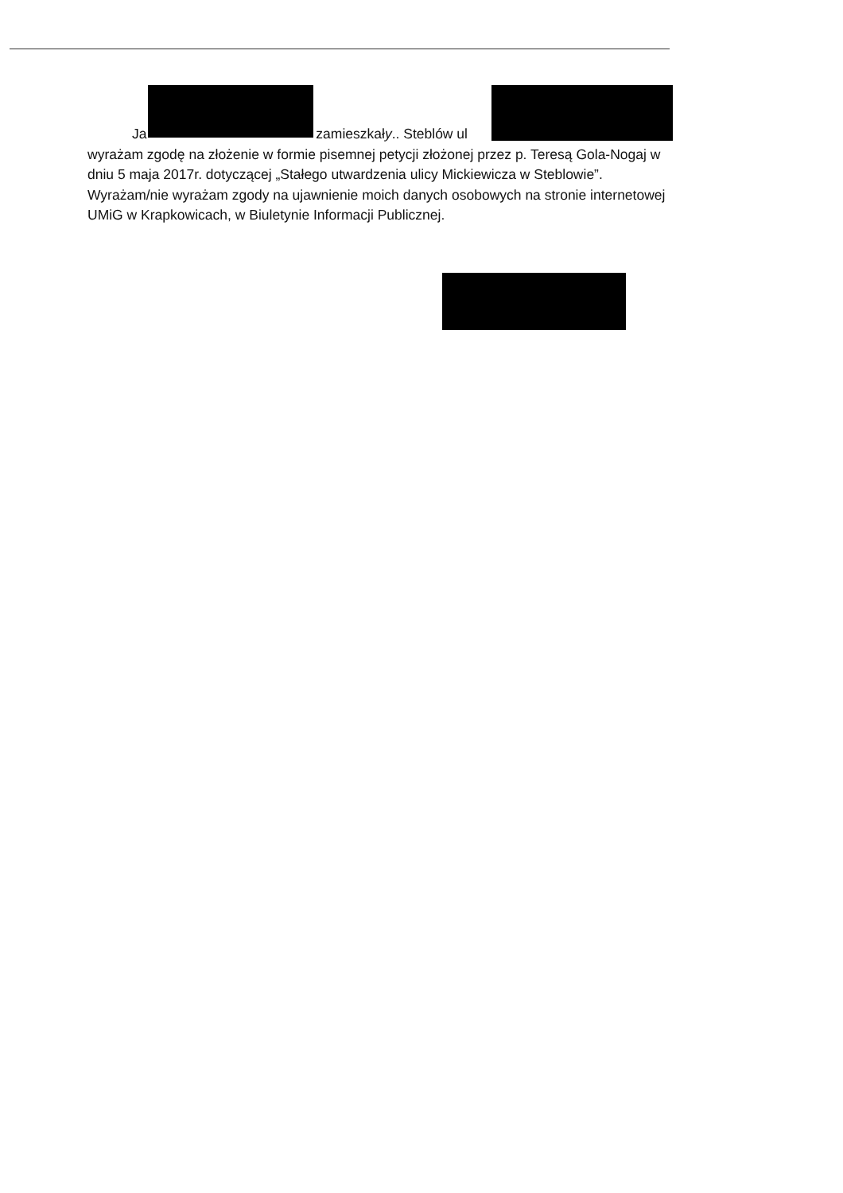Ja zamieszkały.. Steblów ul
wyrażam zgodę na złożenie w formie pisemnej petycji złożonej przez p. Teresą Gola-Nogaj w dniu 5 maja 2017r. dotyczącej „Stałego utwardzenia ulicy Mickiewicza w Steblowie”. Wyrażam/nie wyrażam zgody na ujawnienie moich danych osobowych na stronie internetowej UMiG w Krapkowicach, w Biuletynie Informacji Publicznej.